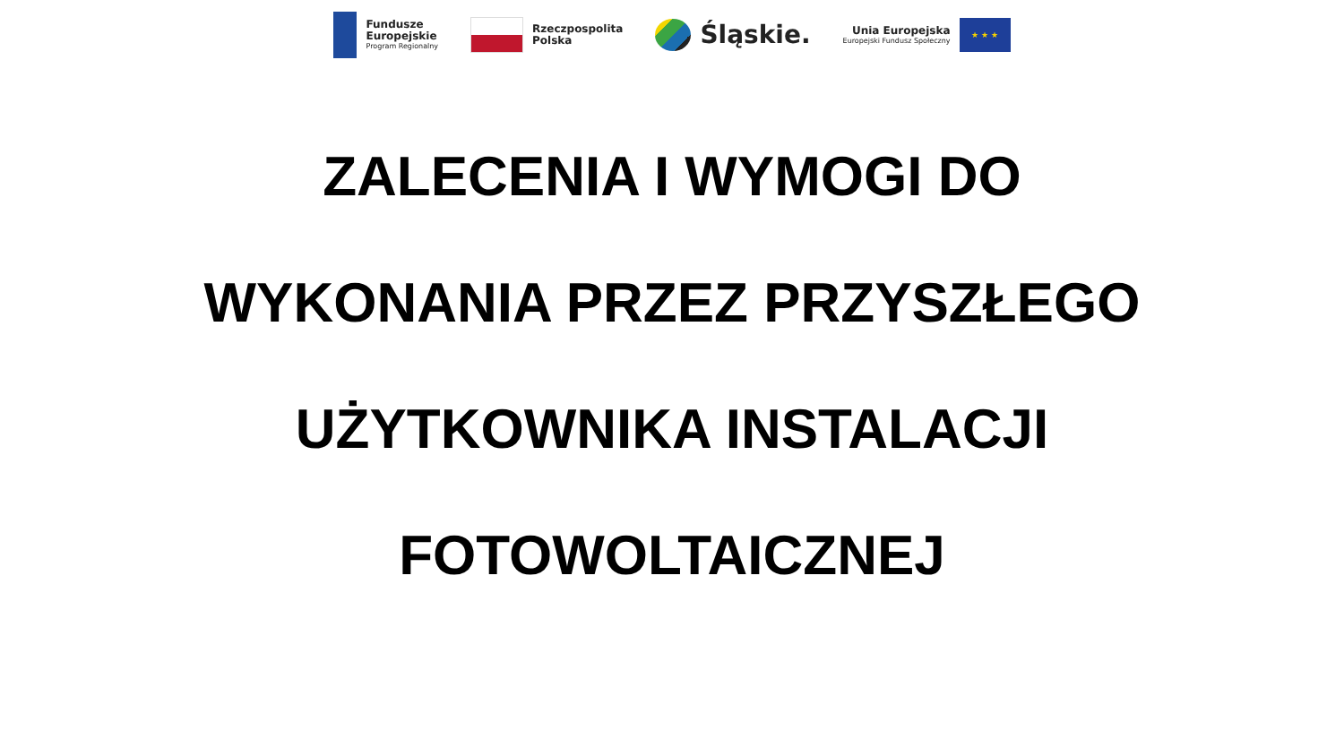Fundusze
Europejskie
Program Regionalny
Rzeczpospolita
Polska
Śląskie.
Unia Europejska
Europejski Fundusz Społeczny
★ ★ ★
ZALECENIA I WYMOGI DO
WYKONANIA PRZEZ PRZYSZŁEGO
UŻYTKOWNIKA INSTALACJI
FOTOWOLTAICZNEJ